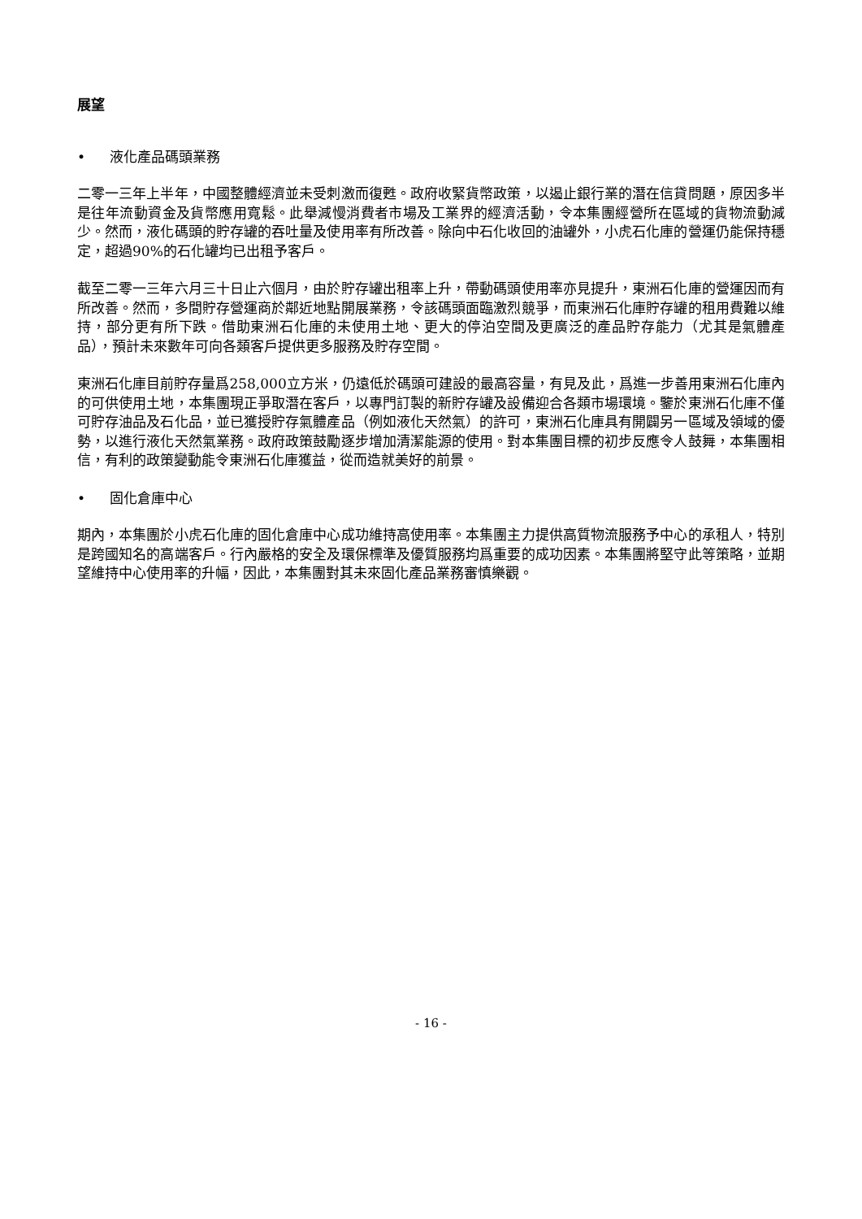展望
• 液化產品碼頭業務
二零一三年上半年，中國整體經濟並未受刺激而復甦。政府收緊貨幣政策，以遏止銀行業的潛在信貸問題，原因多半是往年流動資金及貨幣應用寬鬆。此舉減慢消費者市場及工業界的經濟活動，令本集團經營所在區域的貨物流動減少。然而，液化碼頭的貯存罐的吞吐量及使用率有所改善。除向中石化收回的油罐外，小虎石化庫的營運仍能保持穩定，超過90%的石化罐均已出租予客戶。
截至二零一三年六月三十日止六個月，由於貯存罐出租率上升，帶動碼頭使用率亦見提升，東洲石化庫的營運因而有所改善。然而，多間貯存營運商於鄰近地點開展業務，令該碼頭面臨激烈競爭，而東洲石化庫貯存罐的租用費難以維持，部分更有所下跌。借助東洲石化庫的未使用土地、更大的停泊空間及更廣泛的產品貯存能力（尤其是氣體產品），預計未來數年可向各類客戶提供更多服務及貯存空間。
東洲石化庫目前貯存量爲258,000立方米，仍遠低於碼頭可建設的最高容量，有見及此，爲進一步善用東洲石化庫內的可供使用土地，本集團現正爭取潛在客戶，以專門訂製的新貯存罐及設備迎合各類市場環境。鑒於東洲石化庫不僅可貯存油品及石化品，並已獲授貯存氣體產品（例如液化天然氣）的許可，東洲石化庫具有開闢另一區域及領域的優勢，以進行液化天然氣業務。政府政策鼓勵逐步增加清潔能源的使用。對本集團目標的初步反應令人鼓舞，本集團相信，有利的政策變動能令東洲石化庫獲益，從而造就美好的前景。
• 固化倉庫中心
期內，本集團於小虎石化庫的固化倉庫中心成功維持高使用率。本集團主力提供高質物流服務予中心的承租人，特別是跨國知名的高端客戶。行內嚴格的安全及環保標準及優質服務均爲重要的成功因素。本集團將堅守此等策略，並期望維持中心使用率的升幅，因此，本集團對其未來固化產品業務審慎樂觀。
- 16 -